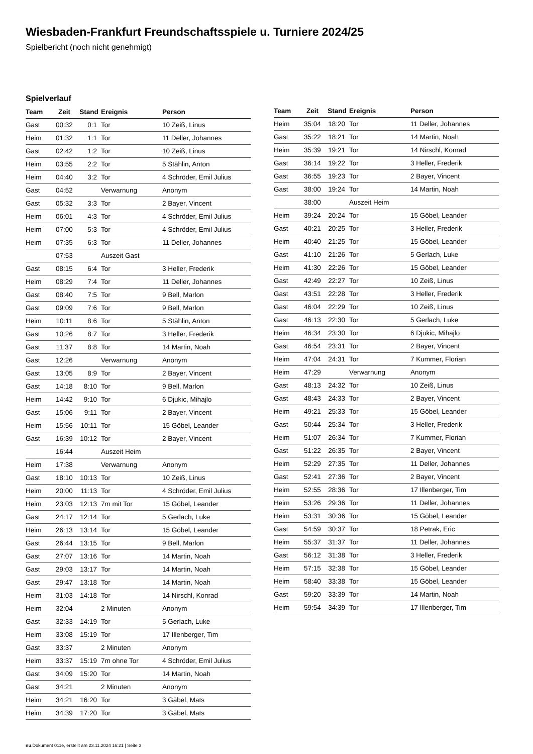Wiesbaden-Frankfurt Freundschaftsspiele u. Turniere 2024/25
Spielbericht (noch nicht genehmigt)
Spielverlauf
| Team | Zeit | Stand | Ereignis | Person |
| --- | --- | --- | --- | --- |
| Gast | 00:32 | 0:1 | Tor | 10 Zeiß, Linus |
| Heim | 01:32 | 1:1 | Tor | 11 Deller, Johannes |
| Gast | 02:42 | 1:2 | Tor | 10 Zeiß, Linus |
| Heim | 03:55 | 2:2 | Tor | 5 Stählin, Anton |
| Heim | 04:40 | 3:2 | Tor | 4 Schröder, Emil Julius |
| Gast | 04:52 | | Verwarnung | Anonym |
| Gast | 05:32 | 3:3 | Tor | 2 Bayer, Vincent |
| Heim | 06:01 | 4:3 | Tor | 4 Schröder, Emil Julius |
| Heim | 07:00 | 5:3 | Tor | 4 Schröder, Emil Julius |
| Heim | 07:35 | 6:3 | Tor | 11 Deller, Johannes |
| | 07:53 | | Auszeit Gast | |
| Gast | 08:15 | 6:4 | Tor | 3 Heller, Frederik |
| Heim | 08:29 | 7:4 | Tor | 11 Deller, Johannes |
| Gast | 08:40 | 7:5 | Tor | 9 Bell, Marlon |
| Gast | 09:09 | 7:6 | Tor | 9 Bell, Marlon |
| Heim | 10:11 | 8:6 | Tor | 5 Stählin, Anton |
| Gast | 10:26 | 8:7 | Tor | 3 Heller, Frederik |
| Gast | 11:37 | 8:8 | Tor | 14 Martin, Noah |
| Gast | 12:26 | | Verwarnung | Anonym |
| Gast | 13:05 | 8:9 | Tor | 2 Bayer, Vincent |
| Gast | 14:18 | 8:10 | Tor | 9 Bell, Marlon |
| Heim | 14:42 | 9:10 | Tor | 6 Djukic, Mihajlo |
| Gast | 15:06 | 9:11 | Tor | 2 Bayer, Vincent |
| Heim | 15:56 | 10:11 | Tor | 15 Göbel, Leander |
| Gast | 16:39 | 10:12 | Tor | 2 Bayer, Vincent |
| | 16:44 | | Auszeit Heim | |
| Heim | 17:38 | | Verwarnung | Anonym |
| Gast | 18:10 | 10:13 | Tor | 10 Zeiß, Linus |
| Heim | 20:00 | 11:13 | Tor | 4 Schröder, Emil Julius |
| Heim | 23:03 | 12:13 | 7m mit Tor | 15 Göbel, Leander |
| Gast | 24:17 | 12:14 | Tor | 5 Gerlach, Luke |
| Heim | 26:13 | 13:14 | Tor | 15 Göbel, Leander |
| Gast | 26:44 | 13:15 | Tor | 9 Bell, Marlon |
| Gast | 27:07 | 13:16 | Tor | 14 Martin, Noah |
| Gast | 29:03 | 13:17 | Tor | 14 Martin, Noah |
| Gast | 29:47 | 13:18 | Tor | 14 Martin, Noah |
| Heim | 31:03 | 14:18 | Tor | 14 Nirschl, Konrad |
| Heim | 32:04 | | 2 Minuten | Anonym |
| Gast | 32:33 | 14:19 | Tor | 5 Gerlach, Luke |
| Heim | 33:08 | 15:19 | Tor | 17 Illenberger, Tim |
| Gast | 33:37 | | 2 Minuten | Anonym |
| Heim | 33:37 | 15:19 | 7m ohne Tor | 4 Schröder, Emil Julius |
| Gast | 34:09 | 15:20 | Tor | 14 Martin, Noah |
| Gast | 34:21 | | 2 Minuten | Anonym |
| Heim | 34:21 | 16:20 | Tor | 3 Gäbel, Mats |
| Heim | 34:39 | 17:20 | Tor | 3 Gäbel, Mats |
| Team | Zeit | Stand | Ereignis | Person |
| --- | --- | --- | --- | --- |
| Heim | 35:04 | 18:20 | Tor | 11 Deller, Johannes |
| Gast | 35:22 | 18:21 | Tor | 14 Martin, Noah |
| Heim | 35:39 | 19:21 | Tor | 14 Nirschl, Konrad |
| Gast | 36:14 | 19:22 | Tor | 3 Heller, Frederik |
| Gast | 36:55 | 19:23 | Tor | 2 Bayer, Vincent |
| Gast | 38:00 | 19:24 | Tor | 14 Martin, Noah |
| | 38:00 | | Auszeit Heim | |
| Heim | 39:24 | 20:24 | Tor | 15 Göbel, Leander |
| Gast | 40:21 | 20:25 | Tor | 3 Heller, Frederik |
| Heim | 40:40 | 21:25 | Tor | 15 Göbel, Leander |
| Gast | 41:10 | 21:26 | Tor | 5 Gerlach, Luke |
| Heim | 41:30 | 22:26 | Tor | 15 Göbel, Leander |
| Gast | 42:49 | 22:27 | Tor | 10 Zeiß, Linus |
| Gast | 43:51 | 22:28 | Tor | 3 Heller, Frederik |
| Gast | 46:04 | 22:29 | Tor | 10 Zeiß, Linus |
| Gast | 46:13 | 22:30 | Tor | 5 Gerlach, Luke |
| Heim | 46:34 | 23:30 | Tor | 6 Djukic, Mihajlo |
| Gast | 46:54 | 23:31 | Tor | 2 Bayer, Vincent |
| Heim | 47:04 | 24:31 | Tor | 7 Kummer, Florian |
| Heim | 47:29 | | Verwarnung | Anonym |
| Gast | 48:13 | 24:32 | Tor | 10 Zeiß, Linus |
| Gast | 48:43 | 24:33 | Tor | 2 Bayer, Vincent |
| Heim | 49:21 | 25:33 | Tor | 15 Göbel, Leander |
| Gast | 50:44 | 25:34 | Tor | 3 Heller, Frederik |
| Heim | 51:07 | 26:34 | Tor | 7 Kummer, Florian |
| Gast | 51:22 | 26:35 | Tor | 2 Bayer, Vincent |
| Heim | 52:29 | 27:35 | Tor | 11 Deller, Johannes |
| Gast | 52:41 | 27:36 | Tor | 2 Bayer, Vincent |
| Heim | 52:55 | 28:36 | Tor | 17 Illenberger, Tim |
| Heim | 53:26 | 29:36 | Tor | 11 Deller, Johannes |
| Heim | 53:31 | 30:36 | Tor | 15 Göbel, Leander |
| Gast | 54:59 | 30:37 | Tor | 18 Petrak, Eric |
| Heim | 55:37 | 31:37 | Tor | 11 Deller, Johannes |
| Gast | 56:12 | 31:38 | Tor | 3 Heller, Frederik |
| Heim | 57:15 | 32:38 | Tor | 15 Göbel, Leander |
| Heim | 58:40 | 33:38 | Tor | 15 Göbel, Leander |
| Gast | 59:20 | 33:39 | Tor | 14 Martin, Noah |
| Heim | 59:54 | 34:39 | Tor | 17 Illenberger, Tim |
nu.Dokument 011e, erstellt am 23.11.2024 16:21 | Seite 3